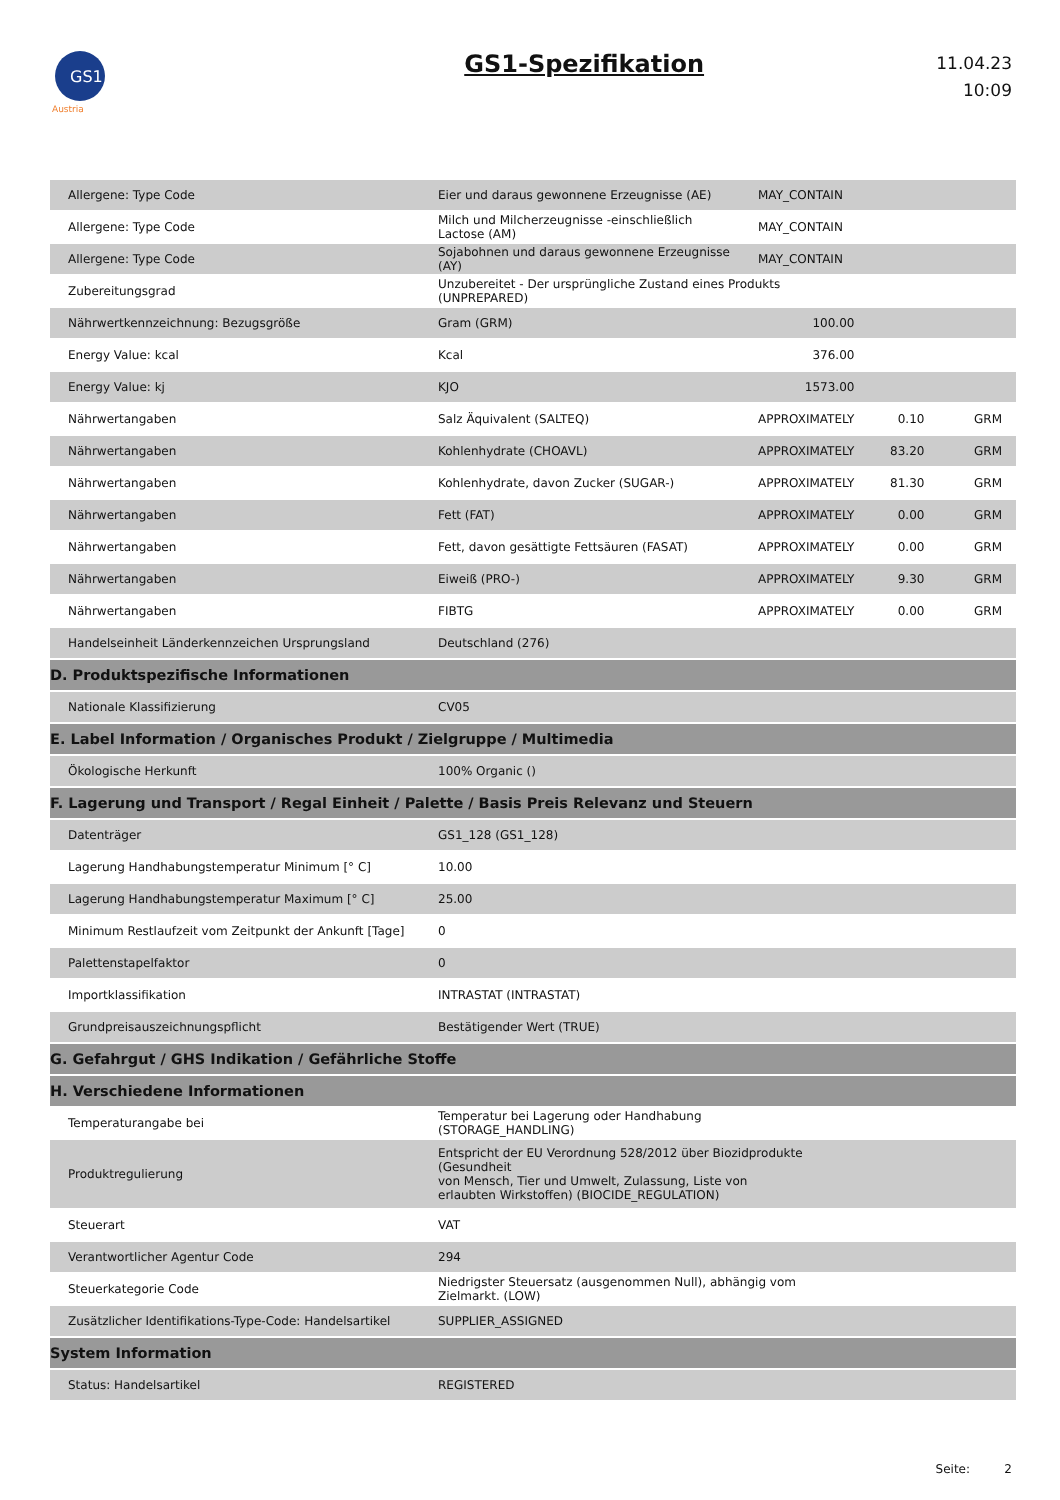GS1
Austria
GS1-Spezifikation
11.04.23
10:09
| Allergene: Type Code | Eier und daraus gewonnene Erzeugnisse (AE) | MAY_CONTAIN | | |
| Allergene: Type Code | Milch und Milcherzeugnisse -einschließlich Lactose (AM) | MAY_CONTAIN | | |
| Allergene: Type Code | Sojabohnen und daraus gewonnene Erzeugnisse (AY) | MAY_CONTAIN | | |
| Zubereitungsgrad | Unzubereitet - Der ursprüngliche Zustand eines Produkts (UNPREPARED) | | | |
| Nährwertkennzeichnung: Bezugsgröße | Gram (GRM) | 100.00 | | |
| Energy Value: kcal | Kcal | 376.00 | | |
| Energy Value: kj | KJO | 1573.00 | | |
| Nährwertangaben | Salz Äquivalent (SALTEQ) | APPROXIMATELY | 0.10 | GRM |
| Nährwertangaben | Kohlenhydrate (CHOAVL) | APPROXIMATELY | 83.20 | GRM |
| Nährwertangaben | Kohlenhydrate, davon Zucker (SUGAR-) | APPROXIMATELY | 81.30 | GRM |
| Nährwertangaben | Fett (FAT) | APPROXIMATELY | 0.00 | GRM |
| Nährwertangaben | Fett, davon gesättigte Fettsäuren (FASAT) | APPROXIMATELY | 0.00 | GRM |
| Nährwertangaben | Eiweiß (PRO-) | APPROXIMATELY | 9.30 | GRM |
| Nährwertangaben | FIBTG | APPROXIMATELY | 0.00 | GRM |
| Handelseinheit Länderkennzeichen Ursprungsland | Deutschland (276) | | | |
| D. Produktspezifische Informationen | | | | |
| Nationale Klassifizierung | CV05 | | | |
| E. Label Information / Organisches Produkt / Zielgruppe / Multimedia | | | | |
| Ökologische Herkunft | 100% Organic () | | | |
| F. Lagerung und Transport / Regal Einheit / Palette / Basis Preis Relevanz und Steuern | | | | |
| Datenträger | GS1_128 (GS1_128) | | | |
| Lagerung Handhabungstemperatur Minimum [° C] | 10.00 | | | |
| Lagerung Handhabungstemperatur Maximum [° C] | 25.00 | | | |
| Minimum Restlaufzeit vom Zeitpunkt der Ankunft [Tage] | 0 | | | |
| Palettenstapelfaktor | 0 | | | |
| Importklassifikation | INTRASTAT (INTRASTAT) | | | |
| Grundpreisauszeichnungspflicht | Bestätigender Wert (TRUE) | | | |
| G. Gefahrgut / GHS Indikation / Gefährliche Stoffe | | | | |
| H. Verschiedene Informationen | | | | |
| Temperaturangabe bei | Temperatur bei Lagerung oder Handhabung (STORAGE_HANDLING) | | | |
| Produktregulierung | Entspricht der EU Verordnung 528/2012 über Biozidprodukte (Gesundheit von Mensch, Tier und Umwelt, Zulassung, Liste von erlaubten Wirkstoffen) (BIOCIDE_REGULATION) | | | |
| Steuerart | VAT | | | |
| Verantwortlicher Agentur Code | 294 | | | |
| Steuerkategorie Code | Niedrigster Steuersatz (ausgenommen Null), abhängig vom Zielmarkt. (LOW) | | | |
| Zusätzlicher Identifikations-Type-Code: Handelsartikel | SUPPLIER_ASSIGNED | | | |
| System Information | | | | |
| Status: Handelsartikel | REGISTERED | | | |
Seite: 2